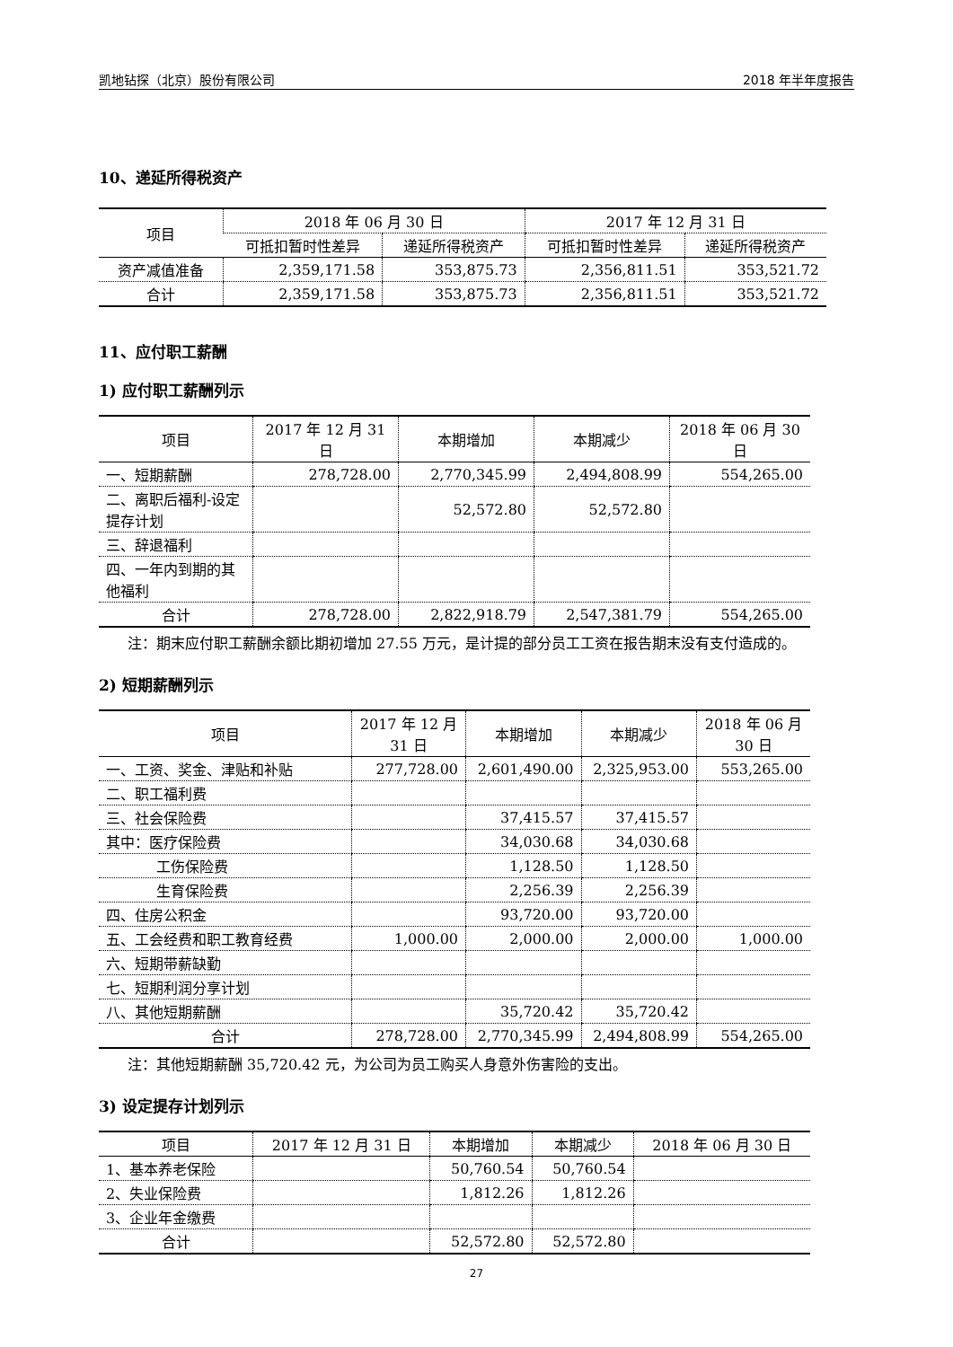凯地钻探（北京）股份有限公司 2018 年半年度报告
10、递延所得税资产
| 项目 | 2018 年 06 月 30 日 | | 2017 年 12 月 31 日 | |
| --- | --- | --- | --- | --- |
| | 可抵扣暂时性差异 | 递延所得税资产 | 可抵扣暂时性差异 | 递延所得税资产 |
| 资产减值准备 | 2,359,171.58 | 353,875.73 | 2,356,811.51 | 353,521.72 |
| 合计 | 2,359,171.58 | 353,875.73 | 2,356,811.51 | 353,521.72 |
11、应付职工薪酬
1) 应付职工薪酬列示
| 项目 | 2017 年 12 月 31 日 | 本期增加 | 本期减少 | 2018 年 06 月 30 日 |
| --- | --- | --- | --- | --- |
| 一、短期薪酬 | 278,728.00 | 2,770,345.99 | 2,494,808.99 | 554,265.00 |
| 二、离职后福利-设定提存计划 | | 52,572.80 | 52,572.80 | |
| 三、辞退福利 | | | | |
| 四、一年内到期的其他福利 | | | | |
| 合计 | 278,728.00 | 2,822,918.79 | 2,547,381.79 | 554,265.00 |
注：期末应付职工薪酬余额比期初增加 27.55 万元，是计提的部分员工工资在报告期末没有支付造成的。
2) 短期薪酬列示
| 项目 | 2017 年 12 月 31 日 | 本期增加 | 本期减少 | 2018 年 06 月 30 日 |
| --- | --- | --- | --- | --- |
| 一、工资、奖金、津贴和补贴 | 277,728.00 | 2,601,490.00 | 2,325,953.00 | 553,265.00 |
| 二、职工福利费 | | | | |
| 三、社会保险费 | | 37,415.57 | 37,415.57 | |
| 其中：医疗保险费 | | 34,030.68 | 34,030.68 | |
| 工伤保险费 | | 1,128.50 | 1,128.50 | |
| 生育保险费 | | 2,256.39 | 2,256.39 | |
| 四、住房公积金 | | 93,720.00 | 93,720.00 | |
| 五、工会经费和职工教育经费 | 1,000.00 | 2,000.00 | 2,000.00 | 1,000.00 |
| 六、短期带薪缺勤 | | | | |
| 七、短期利润分享计划 | | | | |
| 八、其他短期薪酬 | | 35,720.42 | 35,720.42 | |
| 合计 | 278,728.00 | 2,770,345.99 | 2,494,808.99 | 554,265.00 |
注：其他短期薪酬 35,720.42 元，为公司为员工购买人身意外伤害险的支出。
3) 设定提存计划列示
| 项目 | 2017 年 12 月 31 日 | 本期增加 | 本期减少 | 2018 年 06 月 30 日 |
| --- | --- | --- | --- | --- |
| 1、基本养老保险 | | 50,760.54 | 50,760.54 | |
| 2、失业保险费 | | 1,812.26 | 1,812.26 | |
| 3、企业年金缴费 | | | | |
| 合计 | | 52,572.80 | 52,572.80 | |
27